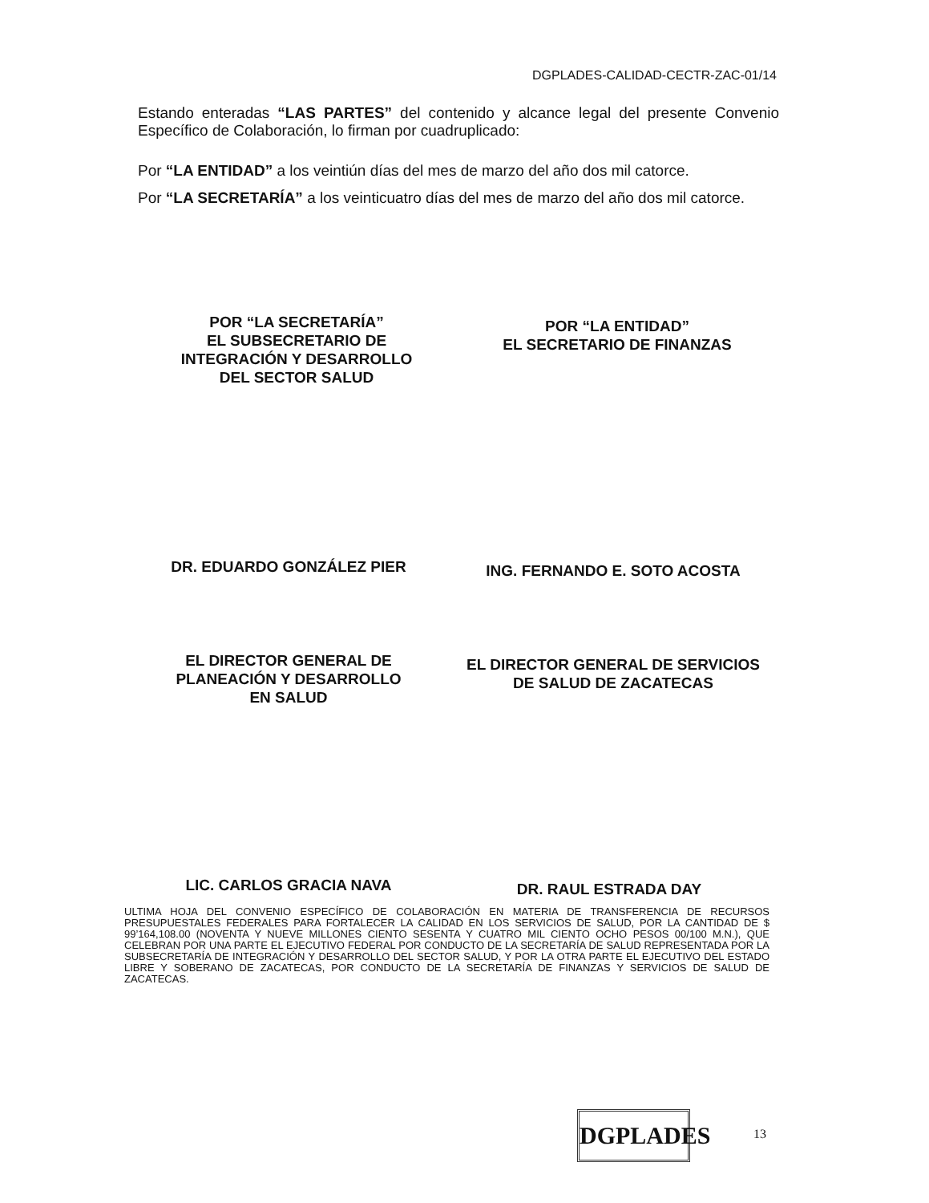DGPLADES-CALIDAD-CECTR-ZAC-01/14
Estando enteradas “LAS PARTES” del contenido y alcance legal del presente Convenio Específico de Colaboración, lo firman por cuadruplicado:
Por “LA ENTIDAD” a los veintiún días del mes de marzo del año dos mil catorce.
Por “LA SECRETARÍA” a los veinticuatro días del mes de marzo del año dos mil catorce.
POR “LA SECRETARÍA”
EL SUBSECRETARIO DE
INTEGRACIÓN Y DESARROLLO
DEL SECTOR SALUD
POR “LA ENTIDAD”
EL SECRETARIO DE FINANZAS
DR. EDUARDO GONZÁLEZ PIER ING. FERNANDO E. SOTO ACOSTA
EL DIRECTOR GENERAL DE
PLANEACIÓN Y DESARROLLO
EN SALUD
EL DIRECTOR GENERAL DE SERVICIOS
DE SALUD DE ZACATECAS
LIC. CARLOS GRACIA NAVA DR. RAUL ESTRADA DAY
ULTIMA HOJA DEL CONVENIO ESPECÍFICO DE COLABORACIÓN EN MATERIA DE TRANSFERENCIA DE RECURSOS PRESUPUESTALES FEDERALES PARA FORTALECER LA CALIDAD EN LOS SERVICIOS DE SALUD, POR LA CANTIDAD DE $ 99’164,108.00 (NOVENTA Y NUEVE MILLONES CIENTO SESENTA Y CUATRO MIL CIENTO OCHO PESOS 00/100 M.N.), QUE CELEBRAN POR UNA PARTE EL EJECUTIVO FEDERAL POR CONDUCTO DE LA SECRETARÍA DE SALUD REPRESENTADA POR LA SUBSECRETARÍA DE INTEGRACIÓN Y DESARROLLO DEL SECTOR SALUD, Y POR LA OTRA PARTE EL EJECUTIVO DEL ESTADO LIBRE Y SOBERANO DE ZACATECAS, POR CONDUCTO DE LA SECRETARÍA DE FINANZAS Y SERVICIOS DE SALUD DE ZACATECAS.
DGPLADES
13